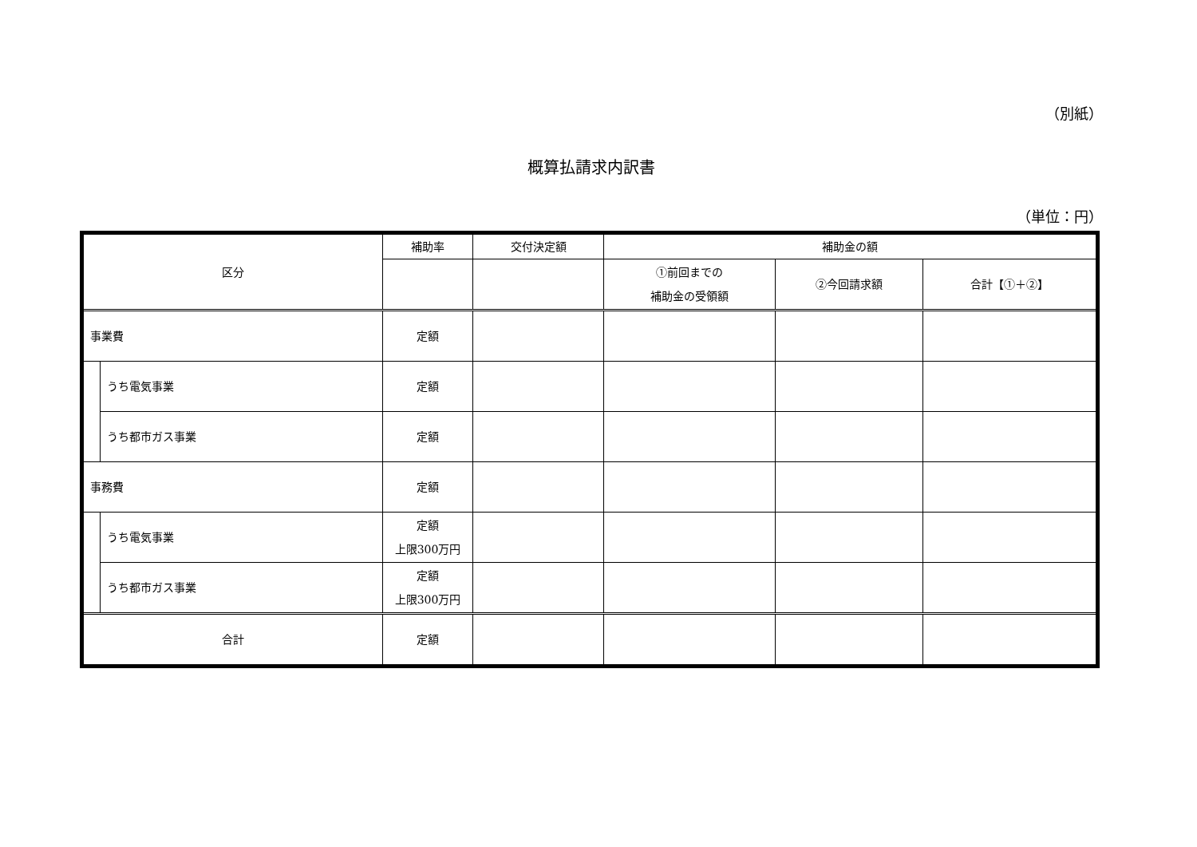（別紙）
概算払請求内訳書
（単位：円）
| 区分 | | 補助率 | 交付決定額 | 補助金の額 | | |
| --- | --- | --- | --- | --- | --- | --- |
| | | | | ①前回までの 補助金の受領額 | ②今回請求額 | 合計【①＋②】 |
| 事業費 | | 定額 | | | | |
| | うち電気事業 | 定額 | | | | |
| | うち都市ガス事業 | 定額 | | | | |
| 事務費 | | 定額 | | | | |
| | うち電気事業 | 定額 上限300万円 | | | | |
| | うち都市ガス事業 | 定額 上限300万円 | | | | |
| 合計 | | 定額 | | | | |